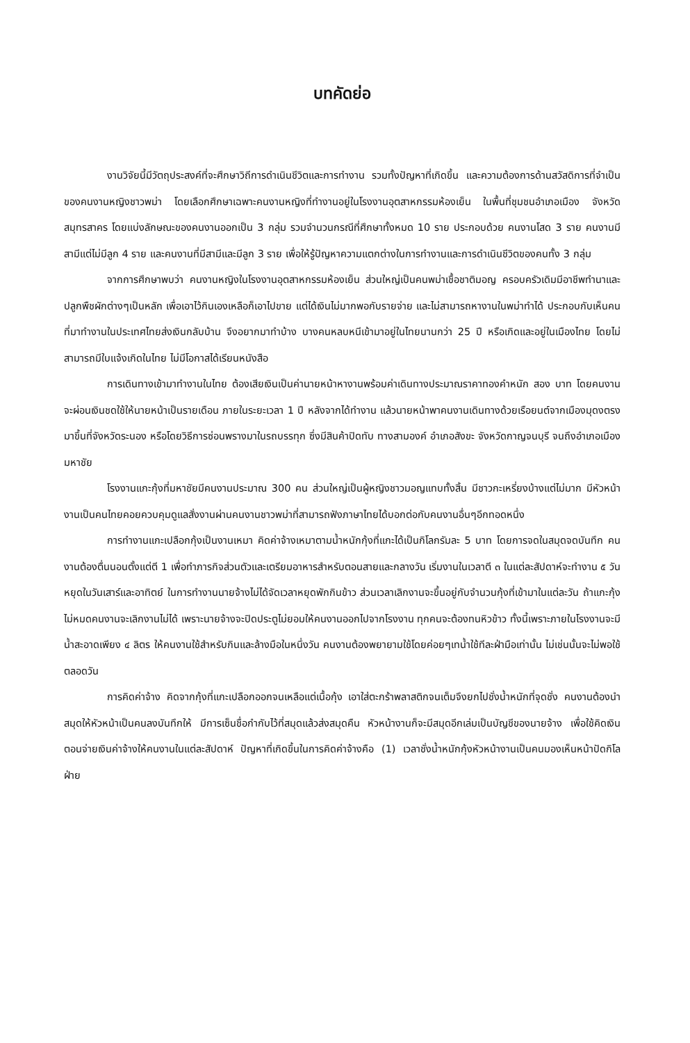บทคัดย่อ
งานวิจัยนี้มีวัตถุประสงค์ที่จะศึกษาวิถีการดำเนินชีวิตและการทำงาน รวมทั้งปัญหาที่เกิดขึ้น และความต้องการด้านสวัสดิการที่จำเป็น ของคนงานหญิงชาวพม่า โดยเลือกศึกษาเฉพาะคนงานหญิงที่ทำงานอยู่ในโรงงานอุตสาหกรรมห้องเย็น ในพื้นที่ชุมชนอำเภอเมือง จังหวัดสมุทรสาคร โดยแบ่งลักษณะของคนงานออกเป็น 3 กลุ่ม รวมจำนวนกรณีที่ศึกษาทั้งหมด 10 ราย ประกอบด้วย คนงานโสด 3 ราย คนงานมีสามีแต่ไม่มีลูก 4 ราย และคนงานที่มีสามีและมีลูก 3 ราย เพื่อให้รู้ปัญหาความแตกต่างในการทำงานและการดำเนินชีวิตของคนทั้ง 3 กลุ่ม
จากการศึกษาพบว่า คนงานหญิงในโรงงานอุตสาหกรรมห้องเย็น ส่วนใหญ่เป็นคนพม่าเชื้อชาติมอญ ครอบครัวเดิมมีอาชีพทำนาและปลูกพืชผักต่างๆเป็นหลัก เพื่อเอาไว้กินเองเหลือก็เอาไปขาย แต่ได้เงินไม่มากพอกับรายจ่าย และไม่สามารถหางานในพม่าทำได้ ประกอบกับเห็นคนที่มาทำงานในประเทศไทยส่งเงินกลับบ้าน จึงอยากมาทำบ้าง บางคนหลบหนีเข้ามาอยู่ในไทยนานกว่า 25 ปี หรือเกิดและอยู่ในเมืองไทย โดยไม่สามารถมีใบแจ้งเกิดในไทย ไม่มีโอกาสได้เรียนหนังสือ
การเดินทางเข้ามาทำงานในไทย ต้องเสียเงินเป็นค่านายหน้าหางานพร้อมค่าเดินทางประมาณราคาทองคำหนัก สอง บาท โดยคนงานจะผ่อนเงินชดใช้ให้นายหน้าเป็นรายเดือน ภายในระยะเวลา 1 ปี หลังจากได้ทำงาน แล้วนายหน้าพาคนงานเดินทางด้วยเรือยนต์จากเมืองมุดงตรงมาขึ้นที่จังหวัดระนอง หรือโดยวิธีการซ่อนพรางมาในรถบรรทุก ซึ่งมีสินค้าปิดทับ ทางสามองค์ อำเภอสังขะ จังหวัดกาญจนบุรี จนถึงอำเภอเมืองมหาชัย
โรงงานแกะกุ้งที่มหาชัยมีคนงานประมาณ 300 คน ส่วนใหญ่เป็นผู้หญิงชาวมอญแทบทั้งสิ้น มีชาวกะเหรี่ยงบ้างแต่ไม่มาก มีหัวหน้างานเป็นคนไทยคอยควบคุมดูแลสั่งงานผ่านคนงานชาวพม่าที่สามารถฟังภาษาไทยได้บอกต่อกับคนงานอื่นๆอีกทอดหนึ่ง
การทำงานแกะเปลือกกุ้งเป็นงานเหมา คิดค่าจ้างเหมาตามน้ำหนักกุ้งที่แกะได้เป็นกิโลกรัมละ 5 บาท โดยการจดในสมุดจดบันทึก คนงานต้องตื่นนอนตั้งแต่ตี 1 เพื่อทำภารกิจส่วนตัวและเตรียมอาหารสำหรับตอนสายและกลางวัน เริ่มงานในเวลาตี ๓ ในแต่ละสัปดาห์จะทำงาน ๕ วัน หยุดในวันเสาร์และอาทิตย์ ในการทำงานนายจ้างไม่ได้จัดเวลาหยุดพักกินข้าว ส่วนเวลาเลิกงานจะขึ้นอยู่กับจำนวนกุ้งที่เข้ามาในแต่ละวัน ถ้าแกะกุ้งไม่หมดคนงานจะเลิกงานไม่ได้ เพราะนายจ้างจะปิดประตูไม่ยอมให้คนงานออกไปจากโรงงาน ทุกคนจะต้องทนหิวข้าว ทั้งนี้เพราะภายในโรงงานจะมีน้ำสะอาดเพียง ๔ ลิตร ให้คนงานใช้สำหรับกินและล้างมือในหนึ่งวัน คนงานต้องพยายามใช้โดยค่อยๆเทน้ำใช้ทีละฝ่ามือเท่านั้น ไม่เช่นนั้นจะไม่พอใช้ตลอดวัน
การคิดค่าจ้าง คิดจากกุ้งที่แกะเปลือกออกจนเหลือแต่เนื้อกุ้ง เอาใส่ตะกร้าพลาสติกจนเต็มจึงยกไปชั่งน้ำหนักที่จุดชั่ง คนงานต้องนำสมุดให้หัวหน้าเป็นคนลงบันทึกให้ มีการเซ็นชื่อกำกับไว้ที่สมุดแล้วส่งสมุดคืน หัวหน้างานก็จะมีสมุดอีกเล่มเป็นบัญชีของนายจ้าง เพื่อใช้คิดเงินตอนจ่ายเงินค่าจ้างให้คนงานในแต่ละสัปดาห์ ปัญหาที่เกิดขึ้นในการคิดค่าจ้างคือ (1) เวลาชั่งน้ำหนักกุ้งหัวหน้างานเป็นคนมองเห็นหน้าปัดกิโลฝ่าย